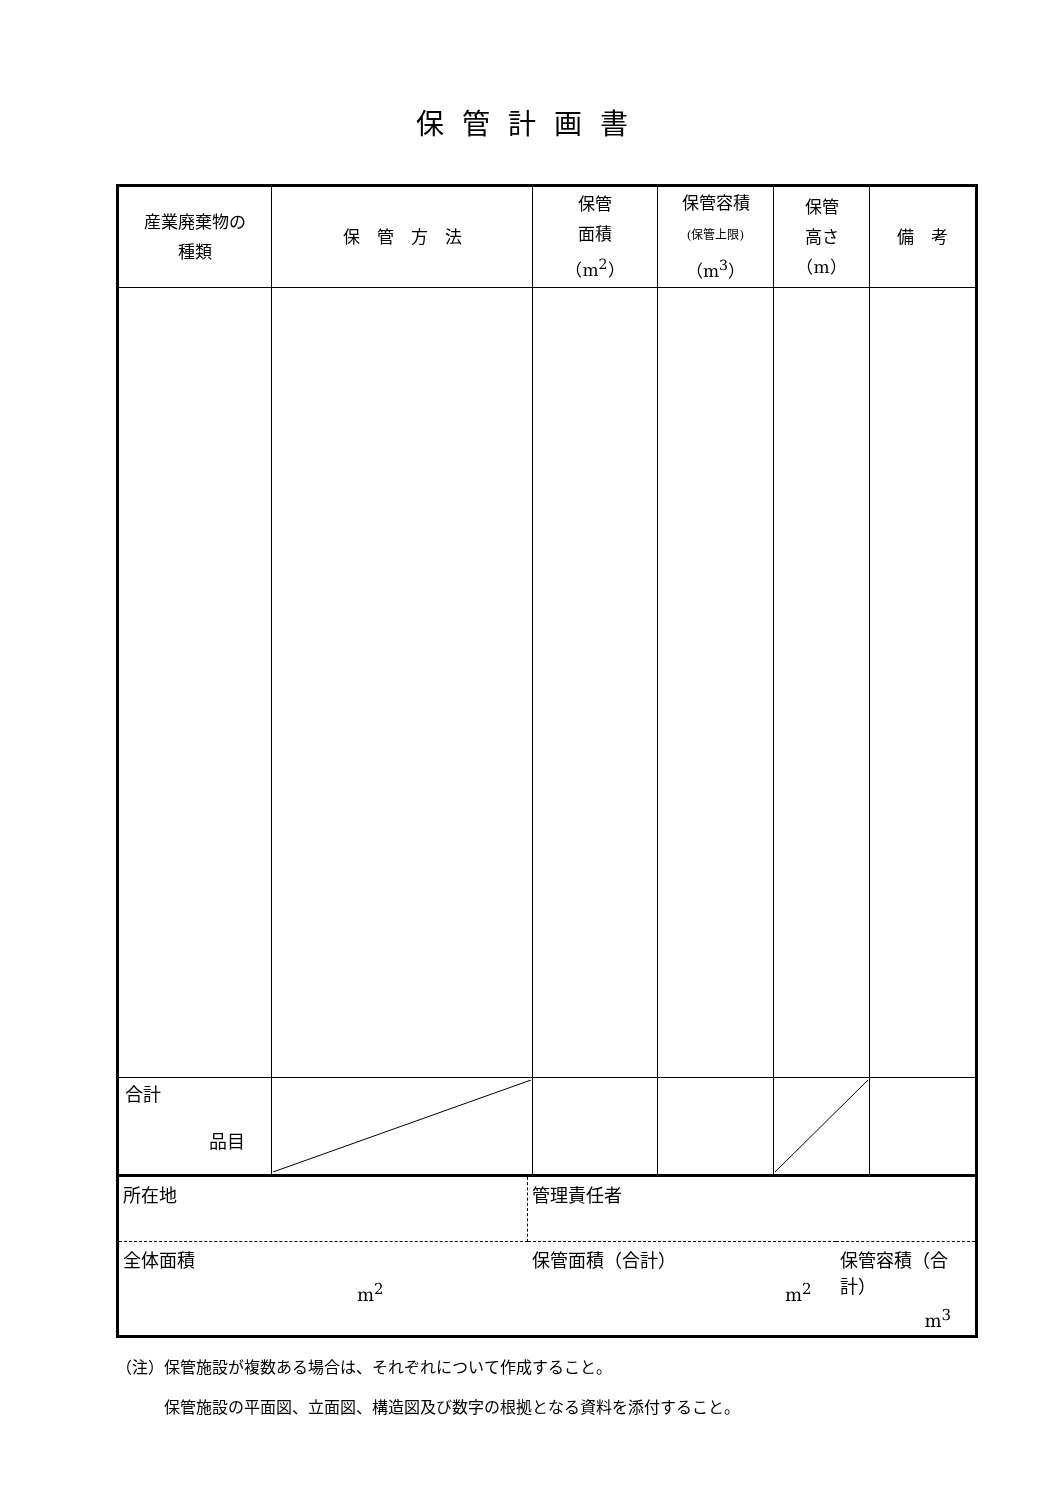保管計画書
| 産業廃棄物の 種類 | 保 管 方 法 | 保管 面積 （m<sup>2</sup>） | 保管容積 (保管上限) （m<sup>3</sup>） | 保管 高さ （m） | 備 考 |
| --- | --- | --- | --- | --- | --- |
| 合計 品目 | | | | | |
| 所在地 | 管理責任者 | |
| 全体面積 m<sup>2</sup> | 保管面積（合計） m<sup>2</sup> | 保管容積（合計） m<sup>3</sup> |
（注）保管施設が複数ある場合は、それぞれについて作成すること。
　　　保管施設の平面図、立面図、構造図及び数字の根拠となる資料を添付すること。